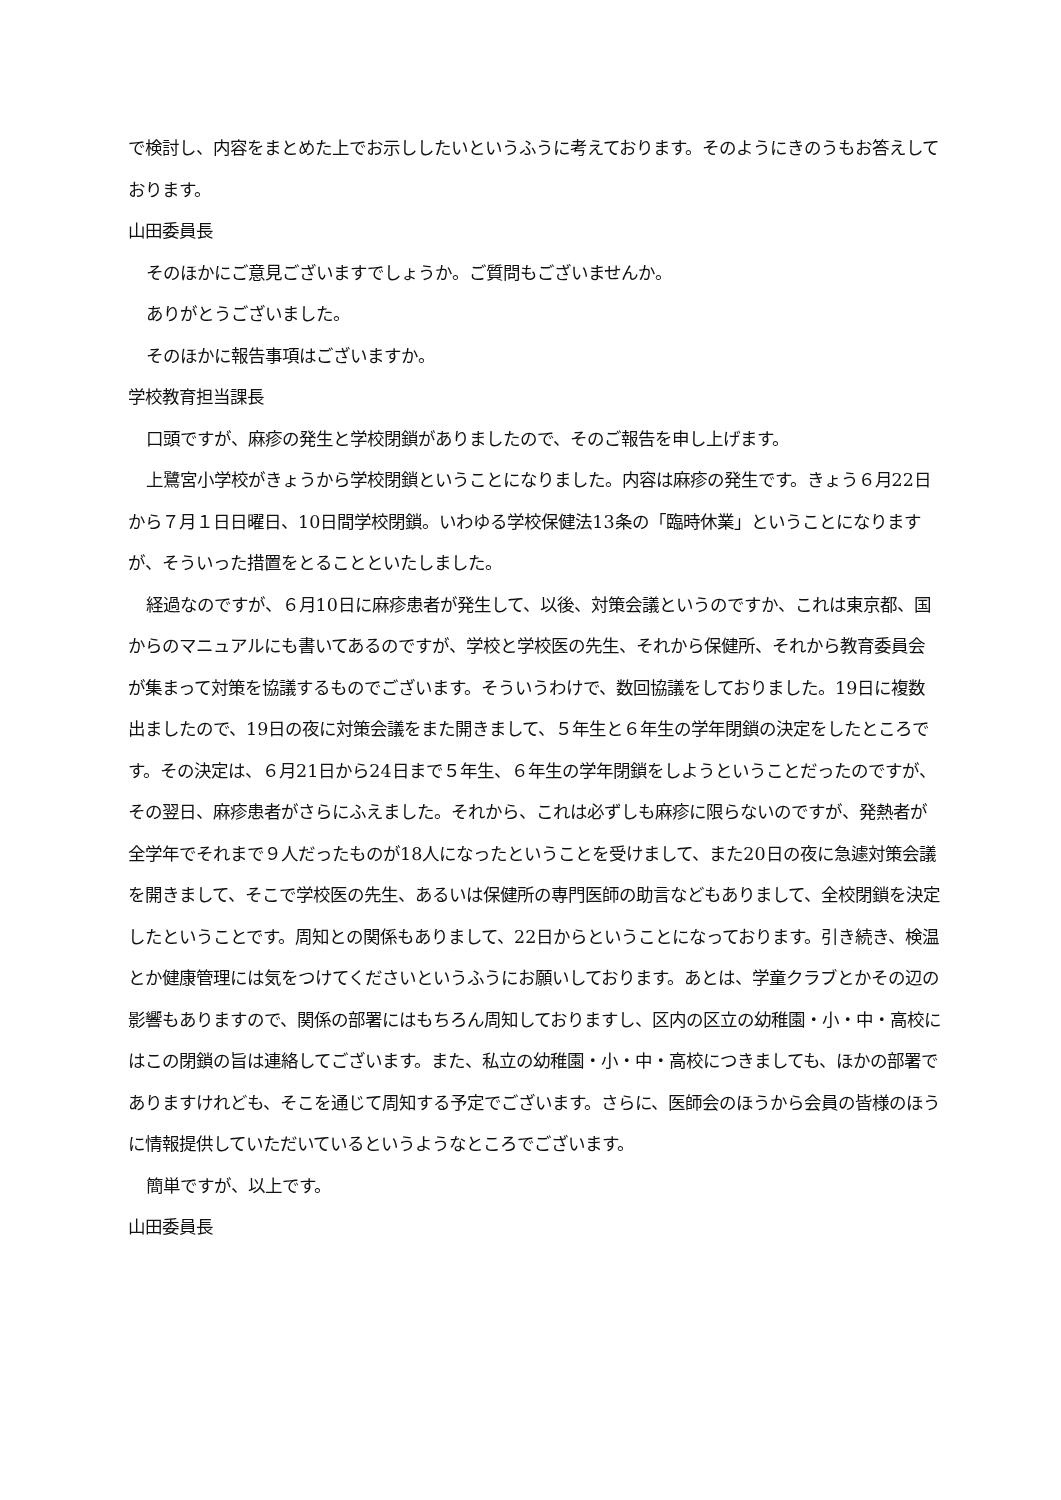で検討し、内容をまとめた上でお示ししたいというふうに考えております。そのようにきのうもお答えしております。
山田委員長
そのほかにご意見ございますでしょうか。ご質問もございませんか。
ありがとうございました。
そのほかに報告事項はございますか。
学校教育担当課長
口頭ですが、麻疹の発生と学校閉鎖がありましたので、そのご報告を申し上げます。
上鷺宮小学校がきょうから学校閉鎖ということになりました。内容は麻疹の発生です。きょう６月22日から７月１日日曜日、10日間学校閉鎖。いわゆる学校保健法13条の「臨時休業」ということになりますが、そういった措置をとることといたしました。
経過なのですが、６月10日に麻疹患者が発生して、以後、対策会議というのですか、これは東京都、国からのマニュアルにも書いてあるのですが、学校と学校医の先生、それから保健所、それから教育委員会が集まって対策を協議するものでございます。そういうわけで、数回協議をしておりました。19日に複数出ましたので、19日の夜に対策会議をまた開きまして、５年生と６年生の学年閉鎖の決定をしたところです。その決定は、６月21日から24日まで５年生、６年生の学年閉鎖をしようということだったのですが、その翌日、麻疹患者がさらにふえました。それから、これは必ずしも麻疹に限らないのですが、発熱者が全学年でそれまで９人だったものが18人になったということを受けまして、また20日の夜に急遽対策会議を開きまして、そこで学校医の先生、あるいは保健所の専門医師の助言などもありまして、全校閉鎖を決定したということです。周知との関係もありまして、22日からということになっております。引き続き、検温とか健康管理には気をつけてくださいというふうにお願いしております。あとは、学童クラブとかその辺の影響もありますので、関係の部署にはもちろん周知しておりますし、区内の区立の幼稚園・小・中・高校にはこの閉鎖の旨は連絡してございます。また、私立の幼稚園・小・中・高校につきましても、ほかの部署でありますけれども、そこを通じて周知する予定でございます。さらに、医師会のほうから会員の皆様のほうに情報提供していただいているというようなところでございます。
簡単ですが、以上です。
山田委員長